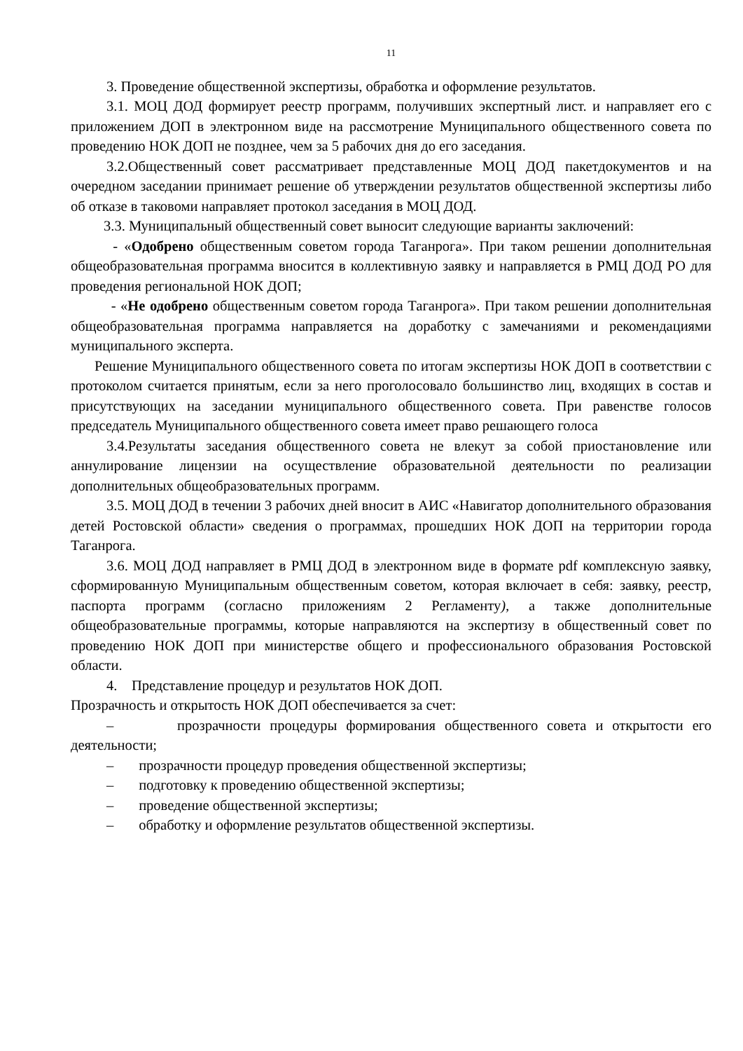11
3. Проведение общественной экспертизы, обработка и оформление результатов.
3.1. МОЦ ДОД формирует реестр программ, получивших экспертный лист. и направляет его с приложением ДОП в электронном виде на рассмотрение Муниципального общественного совета по проведению НОК ДОП не позднее, чем за 5 рабочих дня до его заседания.
3.2.Общественный совет рассматривает представленные МОЦ ДОД пакетдокументов и на очередном заседании принимает решение об утверждении результатов общественной экспертизы либо об отказе в таковоми направляет протокол заседания в МОЦ ДОД.
3.3. Муниципальный общественный совет выносит следующие варианты заключений:
- «Одобрено общественным советом города Таганрога». При таком решении дополнительная общеобразовательная программа вносится в коллективную заявку и направляется в РМЦ ДОД РО для проведения региональной НОК ДОП;
- «Не одобрено общественным советом города Таганрога». При таком решении дополнительная общеобразовательная программа направляется на доработку с замечаниями и рекомендациями муниципального эксперта.
Решение Муниципального общественного совета по итогам экспертизы НОК ДОП в соответствии с протоколом считается принятым, если за него проголосовало большинство лиц, входящих в состав и присутствующих на заседании муниципального общественного совета. При равенстве голосов председатель Муниципального общественного совета имеет право решающего голоса
3.4.Результаты заседания общественного совета не влекут за собой приостановление или аннулирование лицензии на осуществление образовательной деятельности по реализации дополнительных общеобразовательных программ.
3.5. МОЦ ДОД в течении 3 рабочих дней вносит в АИС «Навигатор дополнительного образования детей Ростовской области» сведения о программах, прошедших НОК ДОП на территории города Таганрога.
3.6. МОЦ ДОД направляет в РМЦ ДОД в электронном виде в формате pdf комплексную заявку, сформированную Муниципальным общественным советом, которая включает в себя: заявку, реестр, паспорта программ (согласно приложениям 2 Регламенту), а также дополнительные общеобразовательные программы, которые направляются на экспертизу в общественный совет по проведению НОК ДОП при министерстве общего и профессионального образования Ростовской области.
4. Представление процедур и результатов НОК ДОП.
Прозрачность и открытость НОК ДОП обеспечивается за счет:
– прозрачности процедуры формирования общественного совета и открытости его деятельности;
– прозрачности процедур проведения общественной экспертизы;
– подготовку к проведению общественной экспертизы;
– проведение общественной экспертизы;
– обработку и оформление результатов общественной экспертизы.